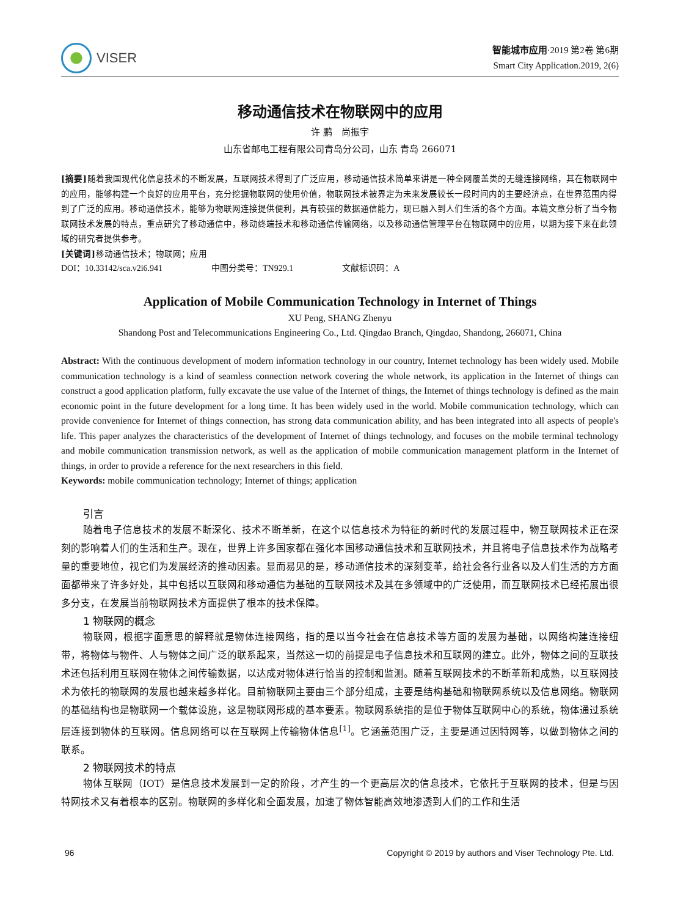VISER
智能城市应用·2019 第2卷 第6期
Smart City Application.2019, 2(6)
移动通信技术在物联网中的应用
许 鹏　尚振宇
山东省邮电工程有限公司青岛分公司，山东 青岛 266071
[摘要] 随着我国现代化信息技术的不断发展，互联网技术得到了广泛应用，移动通信技术简单来讲是一种全网覆盖类的无缝连接网络，其在物联网中的应用，能够构建一个良好的应用平台，充分挖掘物联网的使用价值，物联网技术被界定为未来发展较长一段时间内的主要经济点，在世界范围内得到了广泛的应用。移动通信技术，能够为物联网连接提供便利，具有较强的数据通信能力，现已融入到人们生活的各个方面。本篇文章分析了当今物联网技术发展的特点，重点研究了移动通信中，移动终端技术和移动通信传输网络，以及移动通信管理平台在物联网中的应用，以期为接下来在此领域的研究者提供参考。
[关键词] 移动通信技术；物联网；应用
DOI：10.33142/sca.v2i6.941 中图分类号：TN929.1 文献标识码：A
Application of Mobile Communication Technology in Internet of Things
XU Peng, SHANG Zhenyu
Shandong Post and Telecommunications Engineering Co., Ltd. Qingdao Branch, Qingdao, Shandong, 266071, China
Abstract: With the continuous development of modern information technology in our country, Internet technology has been widely used. Mobile communication technology is a kind of seamless connection network covering the whole network, its application in the Internet of things can construct a good application platform, fully excavate the use value of the Internet of things, the Internet of things technology is defined as the main economic point in the future development for a long time. It has been widely used in the world. Mobile communication technology, which can provide convenience for Internet of things connection, has strong data communication ability, and has been integrated into all aspects of people's life. This paper analyzes the characteristics of the development of Internet of things technology, and focuses on the mobile terminal technology and mobile communication transmission network, as well as the application of mobile communication management platform in the Internet of things, in order to provide a reference for the next researchers in this field.
Keywords: mobile communication technology; Internet of things; application
引言
随着电子信息技术的发展不断深化、技术不断革新，在这个以信息技术为特征的新时代的发展过程中，物互联网技术正在深刻的影响着人们的生活和生产。现在，世界上许多国家都在强化本国移动通信技术和互联网技术，并且将电子信息技术作为战略考量的重要地位，视它们为发展经济的推动因素。显而易见的是，移动通信技术的深刻变革，给社会各行业各以及人们生活的方方面面都带来了许多好处，其中包括以互联网和移动通信为基础的互联网技术及其在多领域中的广泛使用，而互联网技术已经拓展出很多分支，在发展当前物联网技术方面提供了根本的技术保障。
1 物联网的概念
物联网，根据字面意思的解释就是物体连接网络，指的是以当今社会在信息技术等方面的发展为基础，以网络构建连接纽带，将物体与物件、人与物体之间广泛的联系起来，当然这一切的前提是电子信息技术和互联网的建立。此外，物体之间的互联技术还包括利用互联网在物体之间传输数据，以达成对物体进行恰当的控制和监测。随着互联网技术的不断革新和成熟，以互联网技术为依托的物联网的发展也越来越多样化。目前物联网主要由三个部分组成，主要是结构基础和物联网系统以及信息网络。物联网的基础结构也是物联网一个载体设施，这是物联网形成的基本要素。物联网系统指的是位于物体互联网中心的系统，物体通过系统层连接到物体的互联网。信息网络可以在互联网上传输物体信息<sup>[1]</sup>。它涵盖范围广泛，主要是通过因特网等，以做到物体之间的联系。
2 物联网技术的特点
物体互联网（IOT）是信息技术发展到一定的阶段，才产生的一个更高层次的信息技术，它依托于互联网的技术，但是与因特网技术又有着根本的区别。物联网的多样化和全面发展，加速了物体智能高效地渗透到人们的工作和生活
96 Copyright © 2019 by authors and Viser Technology Pte. Ltd.